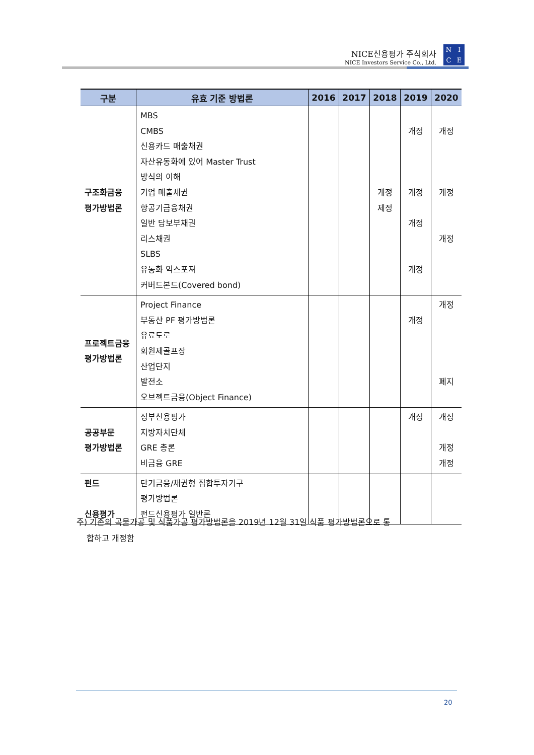NICE신용평가 주식회사
NICE Investors Service Co., Ltd.
NICE
| 구분 | 유효 기준 방법론 | 2016 | 2017 | 2018 | 2019 | 2020 |
| --- | --- | --- | --- | --- | --- | --- |
| 구조화금융 평가방법론 | MBS CMBS 신용카드 매출채권 자산유동화에 있어 Master Trust 방식의 이해 기업 매출채권 항공기금융채권 일반 담보부채권 리스채권 SLBS 유동화 익스포져 커버드본드(Covered bond) | | | 개정 제정 | 개정 개정 개정 개정 | 개정 개정 개정 |
| 프로젝트금융 평가방법론 | Project Finance 부동산 PF 평가방법론 유료도로 회원제골프장 산업단지 발전소 오브젝트금융(Object Finance) | | | | 개정 | 개정 폐지 |
| 공공부문 평가방법론 | 정부신용평가 지방자치단체 GRE 총론 비금융 GRE | | | | 개정 | 개정 개정 개정 |
| 펀드 신용평가 | 단기금융/채권형 집합투자기구 평가방법론 펀드신용평가 일반론 | | | | | |
주) 기존의 곡물가공 및 식품가공 평가방법론을 2019년 12월 31일 식품 평가방법론으로 통
합하고 개정함
20